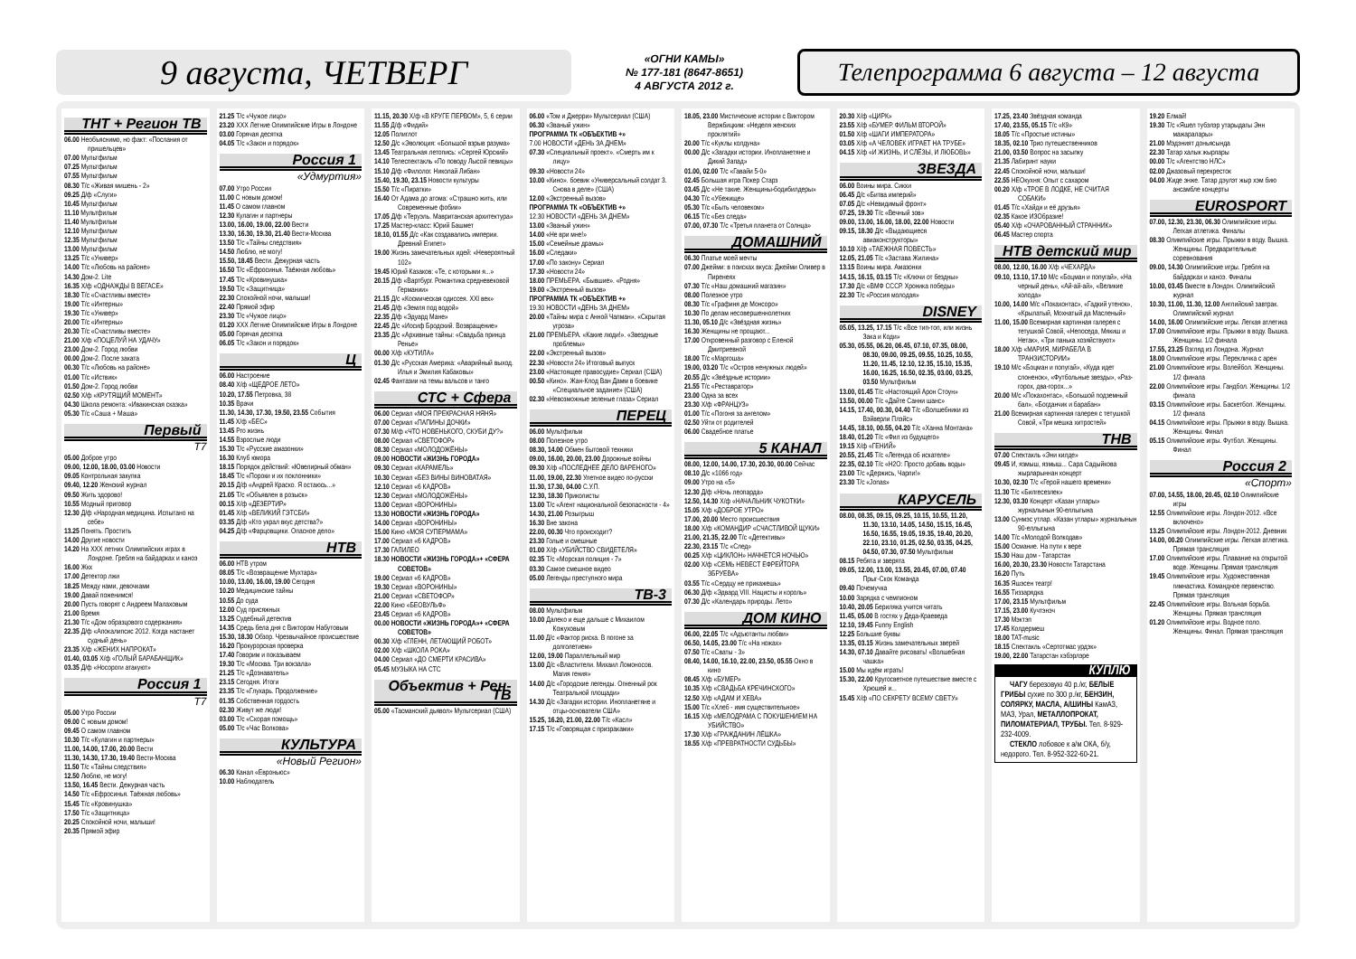9 августа, ЧЕТВЕРГ
«ОГНИ КАМЫ»
№ 177-181 (8647-8651)
4 АВГУСТА 2012 г.
Телепрограмма 6 августа – 12 августа
ТНТ + Регион ТВ
06.00 Необъяснимо, но факт: «Послания от пришельцев»
07.00 Мультфильм
07.25 Мультфильм
07.55 Мультфильм
08.30 Т/с «Живая мишень - 2»
09.25 Д/ф «Слуги»
10.45 Мультфильм
11.10 Мультфильм
11.40 Мультфильм
12.10 Мультфильм
12.35 Мультфильм
13.00 Мультфильм
13.25 Т/с «Универ»
14.00 Т/с «Любовь на районе»
14.30 Дом-2. Lite
16.35 Х/ф «ОДНАЖДЫ В ВЕГАСЕ»
18.30 Т/с «Счастливы вместе»
19.00 Т/с «Интерны»
19.30 Т/с «Универ»
20.00 Т/с «Интерны»
20.30 Т/с «Счастливы вместе»
21.00 Х/ф «ПОЦЕЛУЙ НА УДАЧУ»
23.00 Дом-2. Город любви
00.00 Дом-2. После заката
00.30 Т/с «Любовь на районе»
01.00 Т/с «Иствик»
01.50 Дом-2. Город любви
02.50 Х/ф «КРУТЯЩИЙ МОМЕНТ»
04.30 Школа ремонта: «Ивакинская сказка»
05.30 Т/с «Саша + Маша»
Первый
Т7
05.00 Доброе утро
09.00, 12.00, 18.00, 03.00 Новости
09.05 Контрольная закупка
09.40, 12.20 Женский журнал
09.50 Жить здорово!
10.55 Модный приговор
12.30 Д/ф «Народная медицина. Испытано на себе»
13.25 Понять. Простить
14.00 Другие новости
14.20 На XXX летних Олимпийских играх в Лондоне. Гребля на байдарках и каноэ
16.00 Жкх
17.00 Детектор лжи
18.25 Между нами, девочками
19.00 Давай поженимся!
20.00 Пусть говорят с Андреем Малаховым
21.00 Время
21.30 Т/с «Дом образцового содержания»
22.35 Д/ф «Апокалипсис 2012. Когда настанет судный день»
23.35 Х/ф «ЖЕНИХ НАПРОКАТ»
01.40, 03.05 Х/ф «ГОЛЫЙ БАРАБАНЩИК»
03.35 Д/ф «Носороги атакуют»
Россия 1
Т7
05.00 Утро России
09.00 С новым домом!
09.45 О самом главном
10.30 Т/с «Кулагин и партнеры»
11.00, 14.00, 17.00, 20.00 Вести
11.30, 14.30, 17.30, 19.40 Вести-Москва
11.50 Т/с «Тайны следствия»
12.50 Люблю, не могу!
13.50, 16.45 Вести. Дежурная часть
14.50 Т/с «Ефросинья. Таёжная любовь»
15.45 Т/с «Кровинушка»
17.50 Т/с «Защитница»
20.25 Спокойной ночи, малыши!
20.35 Прямой эфир
21.25 Т/с «Чужое лицо»
23.20 XXX Летние Олимпийские Игры в Лондоне
03.00 Горячая десятка
04.05 Т/с «Закон и порядок»
Россия 1
«Удмуртия»
07.00 Утро России
11.00 С новым домом!
11.45 О самом главном
12.30 Кулагин и партнеры
13.00, 16.00, 19.00, 22.00 Вести
13.30, 16.30, 19.30, 21.40 Вести-Москва
13.50 Т/с «Тайны следствия»
14.50 Люблю, не могу!
15.50, 18.45 Вести. Дежурная часть
16.50 Т/с «Ефросинья. Таёжная любовь»
17.45 Т/с «Кровинушка»
19.50 Т/с «Защитница»
22.30 Спокойной ночи, малыши!
22.40 Прямой эфир
23.30 Т/с «Чужое лицо»
01.20 XXX Летние Олимпийские Игры в Лондоне
05.00 Горячая десятка
06.05 Т/с «Закон и порядок»
Ц
06.00 Настроение
08.40 Х/ф «ЩЕДРОЕ ЛЕТО»
10.20, 17.55 Петровка, 38
10.35 Врачи
11.30, 14.30, 17.30, 19.50, 23.55 События
11.45 Х/ф «БЕС»
13.45 Pro жизнь
14.55 Взрослые люди
15.30 Т/с «Русские амазонки»
16.30 Клуб юмора
18.15 Порядок действий: «Ювелирный обман»
18.45 Т/с «Пороки и их поклонники»
20.15 Д/ф «Андрей Краско. Я остаюсь...»
21.05 Т/с «Объявлен в розыск»
00.15 Х/ф «ДЕЗЕРТИР»
01.45 Х/ф «ВЕЛИКИЙ ГЭТСБИ»
03.35 Д/ф «Кто украл вкус детства?»
04.25 Д/ф «Фарцовщики. Опасное дело»
НТВ
06.00 НТВ утром
08.05 Т/с «Возвращение Мухтара»
10.00, 13.00, 16.00, 19.00 Сегодня
10.20 Медицинские тайны
10.55 До суда
12.00 Суд присяжных
13.25 Судебный детектив
14.35 Средь бела дня с Виктором Набутовым
15.30, 18.30 Обзор. Чрезвычайное происшествие
16.20 Прокурорская проверка
17.40 Говорим и показываем
19.30 Т/с «Москва. Три вокзала»
21.25 Т/с «Дознаватель»
23.15 Сегодня. Итоги
23.35 Т/с «Глухарь. Продолжение»
01.35 Собственная гордость
02.30 Живут же люди!
03.00 Т/с «Скорая помощь»
05.00 Т/с «Час Волкова»
КУЛЬТУРА
«Новый Регион»
06.30 Канал «Евроньюс»
10.00 Наблюдатель
11.15, 20.30 Х/ф «В КРУГЕ ПЕРВОМ», 5, 6 серии
11.55 Д/ф «Фидий»
12.05 Полиглот
12.50 Д/с «Эволюция: «Большой взрыв разума»
13.45 Театральная летопись: «Сергей Юрский»
14.10 Телеспектакль «По поводу Лысой певицы»
15.10 Д/ф «Филолог. Николай Либан»
15.40, 19.30, 23.15 Новости культуры
15.50 Т/с «Пиратки»
16.40 От Адама до атома: «Страшно жить, или Современные фобии»
17.05 Д/ф «Теруэль. Мавританская архитектура»
17.25 Мастер-класс: Юрий Башмет
18.10, 01.55 Д/с «Как создавались империи. Древний Египет»
19.00 Жизнь замечательных идей: «Невероятный 102»
19.45 Юрий Казаков: «Те, с которыми я...»
20.15 Д/ф «Вартбург. Романтика средневековой Германии»
21.15 Д/с «Космическая одиссея. XXI век»
21.45 Д/ф «Земля под водой»
22.35 Д/ф «Эдуард Мане»
22.45 Д/с «Иосиф Бродский. Возвращение»
23.35 Д/с «Архивные тайны: «Свадьба принца Ренье»
00.00 Х/ф «КУТИЛА»
01.30 Д/с «Русская Америка: «Аварийный выход. Илья и Эмилия Кабаковы»
02.45 Фантазии на темы вальсов и танго
СТС + Сфера
06.00 Сериал «МОЯ ПРЕКРАСНАЯ НЯНЯ»
07.00 Сериал «ПАПИНЫ ДОЧКИ»
07.30 М/ф «ЧТО НОВЕНЬКОГО, СКУБИ ДУ?»
08.00 Сериал «СВЕТОФОР»
08.30 Сериал «МОЛОДОЖЁНЫ»
09.00 НОВОСТИ «ЖИЗНЬ ГОРОДА»
09.30 Сериал «КАРАМЕЛЬ»
10.30 Сериал «БЕЗ ВИНЫ ВИНОВАТАЯ»
12.10 Сериал «6 КАДРОВ»
12.30 Сериал «МОЛОДОЖЁНЫ»
13.00 Сериал «ВОРОНИНЫ»
13.30 НОВОСТИ «ЖИЗНЬ ГОРОДА»
14.00 Сериал «ВОРОНИНЫ»
15.00 Кино «МОЯ СУПЕРМАМА»
17.00 Сериал «6 КАДРОВ»
17.30 ГАЛИЛЕО
18.30 НОВОСТИ «ЖИЗНЬ ГОРОДА»+ «СФЕРА СОВЕТОВ»
19.00 Сериал «6 КАДРОВ»
19.30 Сериал «ВОРОНИНЫ»
21.00 Сериал «СВЕТОФОР»
22.00 Кино «БЕОВУЛЬФ»
23.45 Сериал «6 КАДРОВ»
00.00 НОВОСТИ «ЖИЗНЬ ГОРОДА»+ «СФЕРА СОВЕТОВ»
00.30 Х/ф «ГЛЕНН, ЛЕТАЮЩИЙ РОБОТ»
02.00 Х/ф «ШКОЛА РОКА»
04.00 Сериал «ДО СМЕРТИ КРАСИВА»
05.45 МУЗЫКА НА СТС
Объектив + Рен-ТВ
05.00 «Тасманский дьявол» Мультсериал (США)
06.00 «Том и Джерри» Мультсериал (США)
06.30 «Званый ужин»
ПРОГРАММА ТК «ОБЪЕКТИВ +»
7.00 НОВОСТИ «ДЕНЬ ЗА ДНЕМ»
07.30 «Специальный проект». «Смерть им к лицу»
09.30 «Новости 24»
10.00 «Кино». боевик «Универсальный солдат 3. Снова в деле» (США)
12.00 «Экстренный вызов»
ПРОГРАММА ТК «ОБЪЕКТИВ +»
12.30 НОВОСТИ «ДЕНЬ ЗА ДНЕМ»
13.00 «Званый ужин»
14.00 «Не ври мне!»
15.00 «Семейные драмы»
16.00 «Следаки»
17.00 «По закону» Сериал
17.30 «Новости 24»
18.00 ПРЕМЬЕРА. «Бывшие». «Родня»
19.00 «Экстренный вызов»
ПРОГРАММА ТК «ОБЪЕКТИВ +»
19.30 НОВОСТИ «ДЕНЬ ЗА ДНЕМ»
20.00 «Тайны мира с Анной Чапман». «Скрытая угроза»
21.00 ПРЕМЬЕРА. «Какие люди!». «Звездные проблемы»
22.00 «Экстренный вызов»
22.30 «Новости 24» Итоговый выпуск
23.00 «Настоящее правосудие» Сериал (США)
00.50 «Кино». Жан-Клод Ван Дамм в боевике «Специальное задание» (США)
02.30 «Невозможные зеленые глаза» Сериал
ПЕРЕЦ
06.00 Мультфильм
08.00 Полезное утро
08.30, 14.00 Обмен бытовой техники
09.00, 16.00, 20.00, 23.00 Дорожные войны
09.30 Х/ф «ПОСЛЕДНЕЕ ДЕЛО ВАРЕНОГО»
11.00, 19.00, 22.30 Улетное видео по-русски
11.30, 17.30, 04.00 С.У.П.
12.30, 18.30 Приколисты
13.00 Т/с «Агент национальной безопасности - 4»
14.30, 21.00 Розыгрыш
16.30 Вне закона
22.00, 00.30 Что происходит?
23.30 Голые и смешные
01.00 Х/ф «УБИЙСТВО СВИДЕТЕЛЯ»
02.35 Т/с «Морская полиция - 7»
03.30 Самое смешное видео
05.00 Легенды преступного мира
ТВ-3
08.00 Мультфильм
10.00 Далеко и еще дальше с Михаилом Кожуховым
11.00 Д/с «Фактор риска. В погоне за долголетием»
12.00, 19.00 Параллельный мир
13.00 Д/с «Властители. Михаил Ломоносов. Магия гения»
14.00 Д/с «Городские легенды. Огненный рок Театральной площади»
14.30 Д/с «Загадки истории. Инопланетяне и отцы-основатели США»
15.25, 16.20, 21.00, 22.00 Т/с «Касл»
17.15 Т/с «Говорящая с призраками»
18.05, 23.00 Мистические истории с Виктором Вержбицким: «Неделя женских проклятий»
20.00 Т/с «Куклы колдуна»
00.00 Д/с «Загадки истории. Инопланетяне и Дикий Запад»
01.00, 02.00 Т/с «Гавайи 5-0»
02.45 Большая игра Покер Старз
03.45 Д/с «Не такие. Женщины-бодибилдеры»
04.30 Т/с «Убежище»
05.30 Т/с «Быть человеком»
06.15 Т/с «Без следа»
07.00, 07.30 Т/с «Третья планета от Солнца»
ДОМАШНИЙ
06.30 Платье моей мечты
07.00 Джейми: в поисках вкуса: Джейми Оливер в Пиренеях
07.30 Т/с «Наш домашний магазин»
08.00 Полезное утро
08.30 Т/с «Графиня де Монсоро»
10.30 По делам несовершеннолетних
11.30, 05.10 Д/с «Звёздная жизнь»
16.30 Женщины не прощают...
17.00 Откровенный разговор с Еленой Дмитриевной
18.00 Т/с «Маргоша»
19.00, 03.20 Т/с «Остров ненужных людей»
20.55 Д/с «Звёздные истории»
21.55 Т/с «Реставратор»
23.00 Одна за всех
23.30 Х/ф «ФРАНЦУЗ»
01.00 Т/с «Погоня за ангелом»
02.50 Уйти от родителей
06.00 Свадебное платье
5 КАНАЛ
08.00, 12.00, 14.00, 17.30, 20.30, 00.00 Сейчас
08.10 Д/с «1066 год»
09.00 Утро на «5»
12.30 Д/ф «Ночь леопарда»
12.50, 14.30 Х/ф «НАЧАЛЬНИК ЧУКОТКИ»
15.05 Х/ф «ДОБРОЕ УТРО»
17.00, 20.00 Место происшествия
18.00 Х/ф «КОМАНДИР «СЧАСТЛИВОЙ ЩУКИ»
21.00, 21.35, 22.00 Т/с «Детективы»
22.30, 23.15 Т/с «След»
00.25 Х/ф «ЦИКЛОН» НАЧНЕТСЯ НОЧЬЮ»
02.00 Х/ф «СЕМЬ НЕВЕСТ ЕФРЕЙТОРА ЗБРУЕВА»
03.55 Т/с «Сердцу не прикажешь»
06.30 Д/ф «Эдвард VIII. Нацисты и король»
07.30 Д/с «Календарь природы. Лето»
ДОМ КИНО
06.00, 22.05 Т/с «Адъютанты любви»
06.50, 14.05, 23.00 Т/с «На ножах»
07.50 Т/с «Сваты - 3»
08.40, 14.00, 16.10, 22.00, 23.50, 05.55 Окно в кино
08.45 Х/ф «БУМЕР»
10.35 Х/ф «СВАДЬБА КРЕЧИНСКОГО»
12.50 Х/ф «АДАМ И ХЕВА»
15.00 Т/с «Хлеб - имя существительное»
16.15 Х/ф «МЕЛОДРАМА С ПОКУШЕНИЕМ НА УБИЙСТВО»
17.30 Х/ф «ГРАЖДАНИН ЛЁШКА»
18.55 Х/ф «ПРЕВРАТНОСТИ СУДЬБЫ»
20.30 Х/ф «ЦИРК»
23.55 Х/ф «БУМЕР. ФИЛЬМ ВТОРОЙ»
01.50 Х/ф «ШАГИ ИМПЕРАТОРА»
03.05 Х/ф «А ЧЕЛОВЕК ИГРАЕТ НА ТРУБЕ»
04.15 Х/ф «И ЖИЗНЬ, И СЛЁЗЫ, И ЛЮБОВЬ»
ЗВЕЗДА
06.00 Воины мира. Сикхи
06.45 Д/с «Битва империй»
07.05 Д/с «Невидимый фронт»
07.25, 19.30 Т/с «Вечный зов»
09.00, 13.00, 16.00, 18.00, 22.00 Новости
09.15, 18.30 Д/с «Выдающиеся авиаконструкторы»
10.10 Х/ф «ТАЕЖНАЯ ПОВЕСТЬ»
12.05, 21.05 Т/с «Застава Жилина»
13.15 Воины мира. Амазонки
14.15, 16.15, 03.15 Т/с «Ключи от бездны»
17.30 Д/с «ВМФ СССР. Хроника победы»
22.30 Т/с «Россия молодая»
DISNEY
05.05, 13.25, 17.15 Т/с «Все тип-топ, или жизнь Зака и Коди»
05.30, 05.55, 06.20, 06.45, 07.10, 07.35, 08.00, 08.30, 09.00, 09.25, 09.55, 10.25, 10.55, 11.20, 11.45, 12.10, 12.35, 15.10, 15.35, 16.00, 16.25, 16.50, 02.35, 03.00, 03.25, 03.50 Мультфильм
13.00, 01.45 Т/с «Настоящий Арон Стоун»
13.50, 00.00 Т/с «Дайте Санни шанс»
14.15, 17.40, 00.30, 04.40 Т/с «Волшебники из Вэйверли Плэйс»
14.45, 18.10, 00.55, 04.20 Т/с «Ханна Монтана»
18.40, 01.20 Т/с «Фил из будущего»
19.15 Х/ф «ГЕНИЙ»
20.55, 21.45 Т/с «Легенда об искателе»
22.35, 02.10 Т/с «H2O: Просто добавь воды»
23.00 Т/с «Держись, Чарли!»
23.30 Т/с «Jonas»
КАРУСЕЛЬ
08.00, 08.35, 09.15, 09.25, 10.15, 10.55, 11.20, 11.30, 13.10, 14.05, 14.50, 15.15, 16.45, 16.50, 16.55, 19.05, 19.35, 19.40, 20.20, 22.10, 23.10, 01.25, 02.50, 03.35, 04.25, 04.50, 07.30, 07.50 Мультфильм
08.15 Ребята и зверята
09.05, 12.00, 13.00, 13.55, 20.45, 07.00, 07.40 Прыг-Скок Команда
09.40 Почемучка
10.00 Зарядка с чемпионом
10.40, 20.05 Бериляка учится читать
11.45, 05.00 В гостях у Деда-Краеведа
12.10, 19.45 Funny English
12.25 Большие буквы
13.35, 03.15 Жизнь замечательных зверей
14.30, 07.10 Давайте рисовать! «Волшебная чашка»
15.00 Мы идём играть!
15.30, 22.00 Кругосветное путешествие вместе с Хрюшей и...
15.45 Х/ф «ПО СЕКРЕТУ ВСЕМУ СВЕТУ»
17.25, 23.40 Звёздная команда
17.40, 23.55, 05.15 Т/с «К9»
18.05 Т/с «Простые истины»
18.35, 02.10 Трио путешественников
21.00, 03.50 Вопрос на засыпку
21.35 Лабиринт науки
22.45 Спокойной ночи, малыши!
22.55 НЕОкухня: Опыт с сахаром
00.20 Х/ф «ТРОЕ В ЛОДКЕ, НЕ СЧИТАЯ СОБАКИ»
01.45 Т/с «Хайди и её друзья»
02.35 Какое ИЗОбразие!
05.40 Х/ф «ОЧАРОВАННЫЙ СТРАННИК»
06.45 Мастер спорта
НТВ детский мир
08.00, 12.00, 16.00 Х/ф «ЧЕХАРДА»
09.10, 13.10, 17.10 М/с «Боцман и попугай», «На черный день», «Ай-ай-ай», «Великие холода»
10.00, 14.00 М/с «Покахонтас», «Гадкий утенок», «Крылатый, Мохнатый да Масленый»
11.00, 15.00 Всемирная картинная галерея с тетушкой Совой, «Непоседа, Мякиш и Нетак», «Три панька хозяйствуют»
18.00 Х/ф «МАРИЯ, МИРАБЕЛА В ТРАНЗИСТОРИИ»
19.10 М/с «Боцман и попугай», «Куда идет слоненок», «Футбольные звезды», «Раз-горох, два-горох...»
20.00 М/с «Покахонтас», «Большой подземный бал», «Богданчик и барабан»
21.00 Всемирная картинная галерея с тетушкой Совой, «Три мешка хитростей»
ТНВ
07.00 Спектакль «Эни килде»
09.45 И, язмыш, язмыш... Сара Садыйкова жырларыннан концерт
10.30, 02.30 Т/с «Герой нашего времени»
11.30 Т/с «Билгесезлек»
12.30, 03.30 Концерт «Казан утлары» журналынын 90-еллыгына
13.00 Сунмэс утлар. «Казан утлары» журналынын 90-еллыгына
14.00 Т/с «Молодой Волкодав»
15.00 Османие. На пути к вере
15.30 Наш дом - Татарстан
16.00, 20.30, 23.30 Новости Татарстана
16.20 Путь
16.35 Яшэсен театр!
16.55 Тиззарядка
17.00, 23.15 Мультфильм
17.15, 23.00 Кучтэнэч
17.30 Мэктэп
17.45 Колдермеш
18.00 TAT-music
18.15 Спектакль «Сертотмас урдэк»
19.00, 22.00 Татарстан хэбэрлэре
КУПЛЮ
ЧАГУ березовую 40 р./кг, БЕЛЫЕ ГРИБЫ сухие по 300 р./кг, БЕНЗИН, СОЛЯРКУ, МАСЛА, А/ШИНЫ КамАЗ, МАЗ, Урал, МЕТАЛЛОПРОКАТ, ПИЛОМАТЕРИАЛ, ТРУБЫ. Тел. 8-929-232-4009.
СТЕКЛО лобовое к а/м ОКА, б/у, недорого. Тел. 8-952-322-60-21.
19.20 Елмай!
19.30 Т/с «Яшел тубэлэр утарыдагы Энн мажаралары»
21.00 Мэдэният доньясында
22.30 Татар халык жырлары
00.00 Т/с «Агентство НЛС»
02.00 Джазовый перекресток
04.00 Жиде энже. Татар дэулэт жыр хэм бию ансамбле концерты
EUROSPORT
07.00, 12.30, 23.30, 06.30 Олимпийские игры. Легкая атлетика. Финалы
08.30 Олимпийские игры. Прыжки в воду. Вышка. Женщины. Предварительные соревнования
09.00, 14.30 Олимпийские игры. Гребля на байдарках и каноэ. Финалы
10.00, 03.45 Вместе в Лондон. Олимпийский журнал
10.30, 11.00, 11.30, 12.00 Английский завтрак. Олимпийский журнал
14.00, 16.00 Олимпийские игры. Легкая атлетика
17.00 Олимпийские игры. Прыжки в воду. Вышка. Женщины. 1/2 финала
17.55, 23.25 Взгляд из Лондона. Журнал
18.00 Олимпийские игры. Перекличка с арен
21.00 Олимпийские игры. Волейбол. Женщины. 1/2 финала
22.00 Олимпийские игры. Гандбол. Женщины. 1/2 финала
03.15 Олимпийские игры. Баскетбол. Женщины. 1/2 финала
04.15 Олимпийские игры. Прыжки в воду. Вышка. Женщины. Финал
05.15 Олимпийские игры. Футбол. Женщины. Финал
Россия 2
«Спорт»
07.00, 14.55, 18.00, 20.45, 02.10 Олимпийские игры
12.55 Олимпийские игры. Лондон-2012. «Все включено»
13.25 Олимпийские игры. Лондон-2012. Дневник
14.00, 00.20 Олимпийские игры. Легкая атлетика. Прямая трансляция
17.00 Олимпийские игры. Плавание на открытой воде. Женщины. Прямая трансляция
19.45 Олимпийские игры. Художественная гимнастика. Командное первенство. Прямая трансляция
22.45 Олимпийские игры. Вольная борьба. Женщины. Прямая трансляция
01.20 Олимпийские игры. Водное поло. Женщины. Финал. Прямая трансляция